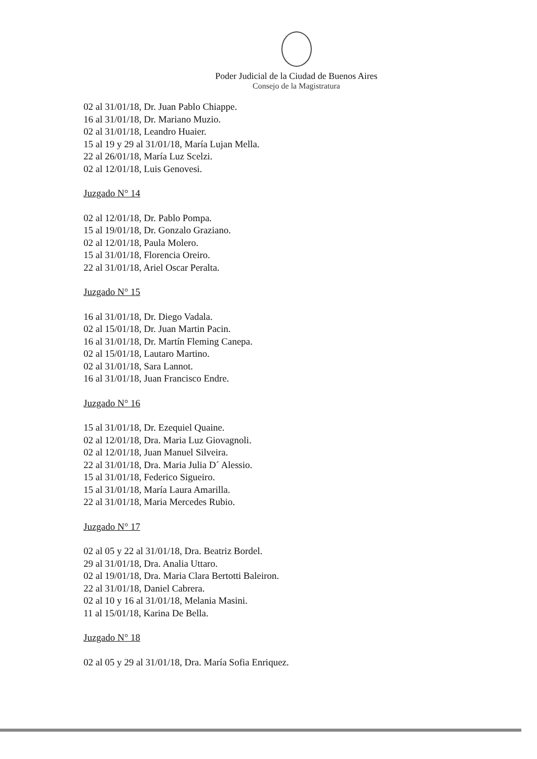Poder Judicial de la Ciudad de Buenos Aires
Consejo de la Magistratura
02 al 31/01/18, Dr. Juan Pablo Chiappe.
16 al 31/01/18, Dr. Mariano Muzio.
02 al 31/01/18, Leandro Huaier.
15 al 19 y 29 al 31/01/18, María Lujan Mella.
22 al 26/01/18, María Luz Scelzi.
02 al 12/01/18, Luis Genovesi.
Juzgado N° 14
02 al 12/01/18, Dr. Pablo Pompa.
15 al 19/01/18, Dr. Gonzalo Graziano.
02 al 12/01/18, Paula Molero.
15 al 31/01/18, Florencia Oreiro.
22 al 31/01/18, Ariel Oscar Peralta.
Juzgado N° 15
16 al 31/01/18, Dr. Diego Vadala.
02 al 15/01/18, Dr. Juan Martin Pacin.
16 al 31/01/18, Dr. Martín Fleming Canepa.
02 al 15/01/18, Lautaro Martino.
02 al 31/01/18, Sara Lannot.
16 al 31/01/18, Juan Francisco Endre.
Juzgado N° 16
15 al 31/01/18, Dr. Ezequiel Quaine.
02 al 12/01/18, Dra. Maria Luz Giovagnoli.
02 al 12/01/18, Juan Manuel Silveira.
22 al 31/01/18, Dra. Maria Julia D´ Alessio.
15 al 31/01/18, Federico Sigueiro.
15 al 31/01/18, María Laura Amarilla.
22 al 31/01/18, Maria Mercedes Rubio.
Juzgado N° 17
02 al 05 y 22 al 31/01/18, Dra. Beatriz Bordel.
29 al 31/01/18, Dra. Analia Uttaro.
02 al 19/01/18, Dra. Maria Clara Bertotti Baleiron.
22 al 31/01/18, Daniel Cabrera.
02 al 10 y 16 al 31/01/18, Melania Masini.
11 al 15/01/18, Karina De Bella.
Juzgado N° 18
02 al 05 y 29 al 31/01/18, Dra. María Sofia Enriquez.